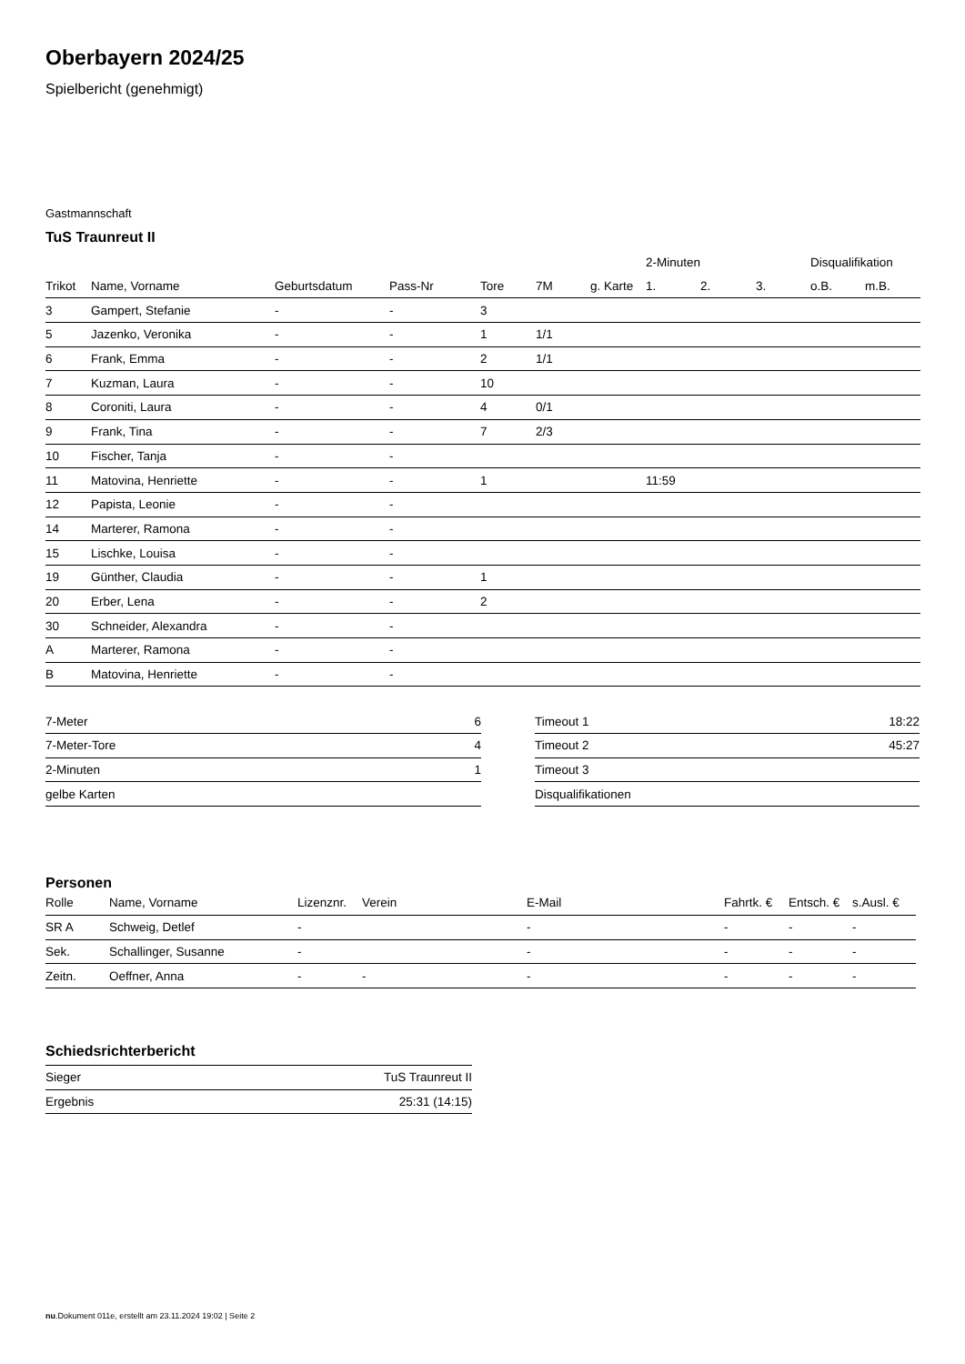Oberbayern 2024/25
Spielbericht (genehmigt)
Gastmannschaft
TuS Traunreut II
| | | | | | | | 2-Minuten | | | Disqualifikation | |
| --- | --- | --- | --- | --- | --- | --- | --- | --- | --- | --- | --- |
| Trikot | Name, Vorname | Geburtsdatum | Pass-Nr | Tore | 7M | g. Karte | 1. | 2. | 3. | o.B. | m.B. |
| 3 | Gampert, Stefanie | - | - | 3 | | | | | | | |
| 5 | Jazenko, Veronika | - | - | 1 | 1/1 | | | | | | |
| 6 | Frank, Emma | - | - | 2 | 1/1 | | | | | | |
| 7 | Kuzman, Laura | - | - | 10 | | | | | | | |
| 8 | Coroniti, Laura | - | - | 4 | 0/1 | | | | | | |
| 9 | Frank, Tina | - | - | 7 | 2/3 | | | | | | |
| 10 | Fischer, Tanja | - | - | | | | | | | | |
| 11 | Matovina, Henriette | - | - | 1 | | | 11:59 | | | | |
| 12 | Papista, Leonie | - | - | | | | | | | | |
| 14 | Marterer, Ramona | - | - | | | | | | | | |
| 15 | Lischke, Louisa | - | - | | | | | | | | |
| 19 | Günther, Claudia | - | - | 1 | | | | | | | |
| 20 | Erber, Lena | - | - | 2 | | | | | | | |
| 30 | Schneider, Alexandra | - | - | | | | | | | | |
| A | Marterer, Ramona | - | - | | | | | | | | |
| B | Matovina, Henriette | - | - | | | | | | | | |
| 7-Meter | 6 |
| 7-Meter-Tore | 4 |
| 2-Minuten | 1 |
| gelbe Karten | |
| Timeout 1 | 18:22 |
| Timeout 2 | 45:27 |
| Timeout 3 | |
| Disqualifikationen | |
Personen
| Rolle | Name, Vorname | Lizenznr. | Verein | E-Mail | Fahrtk. € | Entsch. € | s.Ausl. € |
| --- | --- | --- | --- | --- | --- | --- | --- |
| SR A | Schweig, Detlef | - | | - | - | - | - |
| Sek. | Schallinger, Susanne | - | | - | - | - | - |
| Zeitn. | Oeffner, Anna | - | - | - | - | - | - |
Schiedsrichterbericht
| Sieger | TuS Traunreut II |
| Ergebnis | 25:31 (14:15) |
nu.Dokument 011e, erstellt am 23.11.2024 19:02 | Seite 2